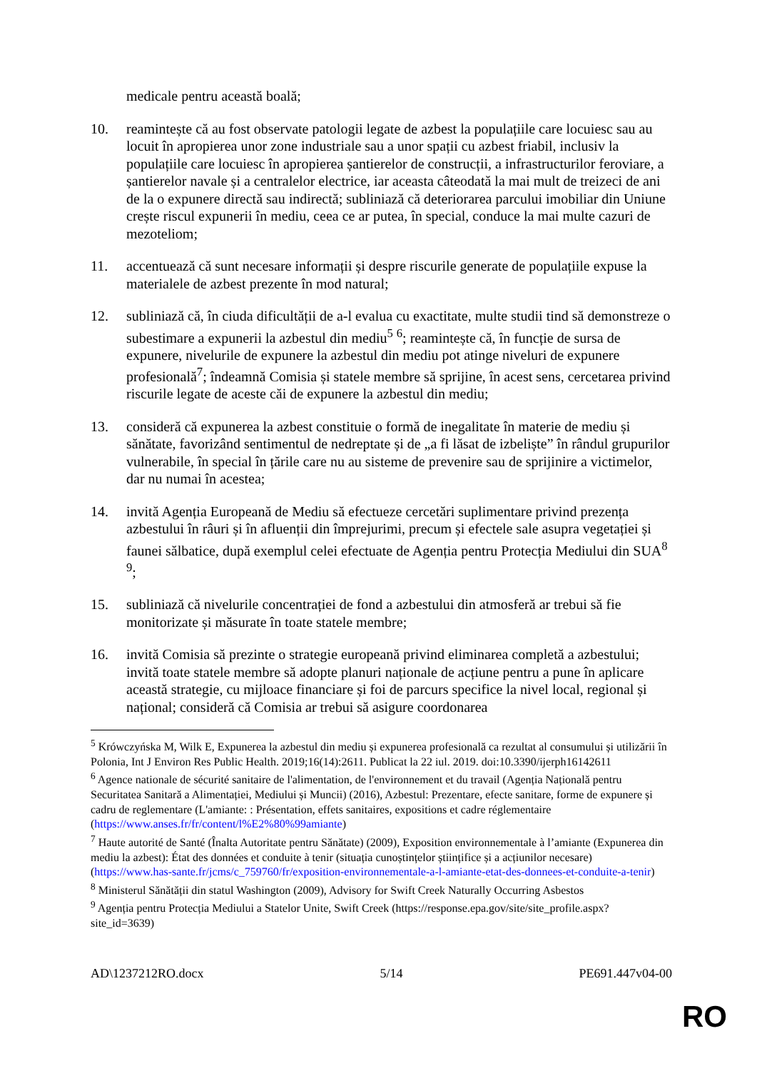medicale pentru această boală;
10. reamintește că au fost observate patologii legate de azbest la populațiile care locuiesc sau au locuit în apropierea unor zone industriale sau a unor spații cu azbest friabil, inclusiv la populațiile care locuiesc în apropierea șantierelor de construcții, a infrastructurilor feroviare, a șantierelor navale și a centralelor electrice, iar aceasta câteodată la mai mult de treizeci de ani de la o expunere directă sau indirectă; subliniază că deteriorarea parcului imobiliar din Uniune crește riscul expunerii în mediu, ceea ce ar putea, în special, conduce la mai multe cazuri de mezoteliom;
11. accentuează că sunt necesare informații și despre riscurile generate de populațiile expuse la materialele de azbest prezente în mod natural;
12. subliniază că, în ciuda dificultății de a-l evalua cu exactitate, multe studii tind să demonstreze o subestimare a expunerii la azbestul din mediu<sup>5</sup> <sup>6</sup>; reamintește că, în funcție de sursa de expunere, nivelurile de expunere la azbestul din mediu pot atinge niveluri de expunere profesională<sup>7</sup>; îndeamnă Comisia și statele membre să sprijine, în acest sens, cercetarea privind riscurile legate de aceste căi de expunere la azbestul din mediu;
13. consideră că expunerea la azbest constituie o formă de inegalitate în materie de mediu și sănătate, favorizând sentimentul de nedreptate și de „a fi lăsat de izbeliște” în rândul grupurilor vulnerabile, în special în țările care nu au sisteme de prevenire sau de sprijinire a victimelor, dar nu numai în acestea;
14. invită Agenția Europeană de Mediu să efectueze cercetări suplimentare privind prezența azbestului în râuri și în afluenții din împrejurimi, precum și efectele sale asupra vegetației și faunei sălbatice, după exemplul celei efectuate de Agenția pentru Protecția Mediului din SUA<sup>8</sup> <sup>9</sup>;
15. subliniază că nivelurile concentrației de fond a azbestului din atmosferă ar trebui să fie monitorizate și măsurate în toate statele membre;
16. invită Comisia să prezinte o strategie europeană privind eliminarea completă a azbestului; invită toate statele membre să adopte planuri naționale de acțiune pentru a pune în aplicare această strategie, cu mijloace financiare și foi de parcurs specifice la nivel local, regional și național; consideră că Comisia ar trebui să asigure coordonarea
<sup>5</sup> Krówczyńska M, Wilk E, Expunerea la azbestul din mediu și expunerea profesională ca rezultat al consumului și utilizării în Polonia, Int J Environ Res Public Health. 2019;16(14):2611. Publicat la 22 iul. 2019. doi:10.3390/ijerph16142611
<sup>6</sup> Agence nationale de sécurité sanitaire de l'alimentation, de l'environnement et du travail (Agenția Națională pentru Securitatea Sanitară a Alimentației, Mediului și Muncii) (2016), Azbestul: Prezentare, efecte sanitare, forme de expunere și cadru de reglementare (L'amiante: : Présentation, effets sanitaires, expositions et cadre réglementaire (https://www.anses.fr/fr/content/l%E2%80%99amiante)
<sup>7</sup> Haute autorité de Santé (Înalta Autoritate pentru Sănătate) (2009), Exposition environnementale à l’amiante (Expunerea din mediu la azbest): État des données et conduite à tenir (situația cunoștințelor științifice și a acțiunilor necesare) (https://www.has-sante.fr/jcms/c_759760/fr/exposition-environnementale-a-l-amiante-etat-des-donnees-et-conduite-a-tenir)
<sup>8</sup> Ministerul Sănătății din statul Washington (2009), Advisory for Swift Creek Naturally Occurring Asbestos
<sup>9</sup> Agenția pentru Protecția Mediului a Statelor Unite, Swift Creek (https://response.epa.gov/site/site_profile.aspx?site_id=3639)
AD\1237212RO.docx 5/14 PE691.447v04-00
RO